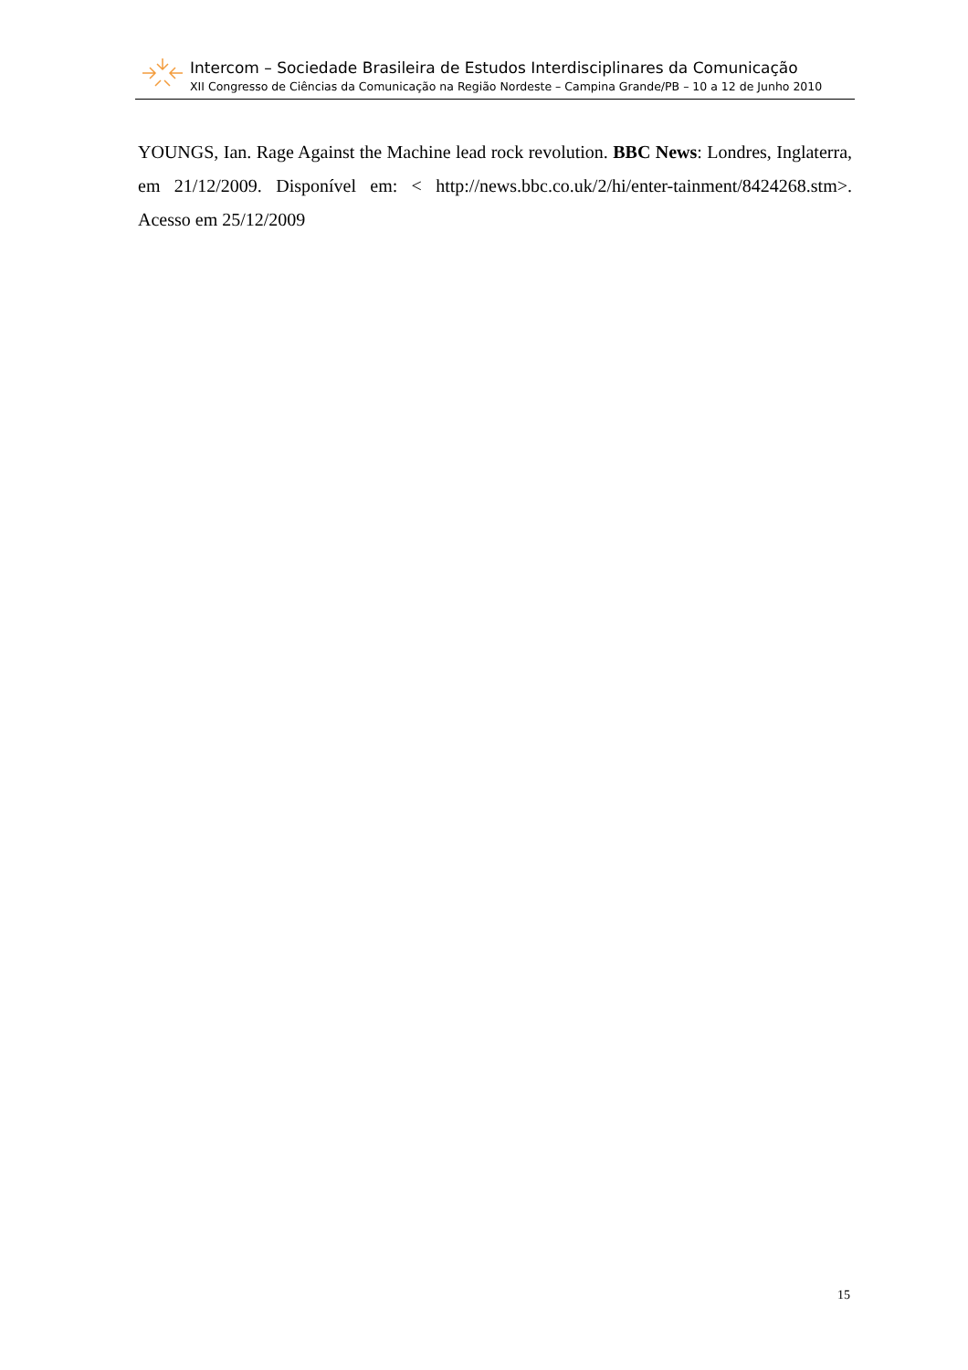Intercom – Sociedade Brasileira de Estudos Interdisciplinares da Comunicação
XII Congresso de Ciências da Comunicação na Região Nordeste – Campina Grande/PB – 10 a 12 de Junho 2010
YOUNGS, Ian. Rage Against the Machine lead rock revolution. BBC News: Londres, Inglaterra, em 21/12/2009. Disponível em: < http://news.bbc.co.uk/2/hi/enter-tainment/8424268.stm>. Acesso em 25/12/2009
15